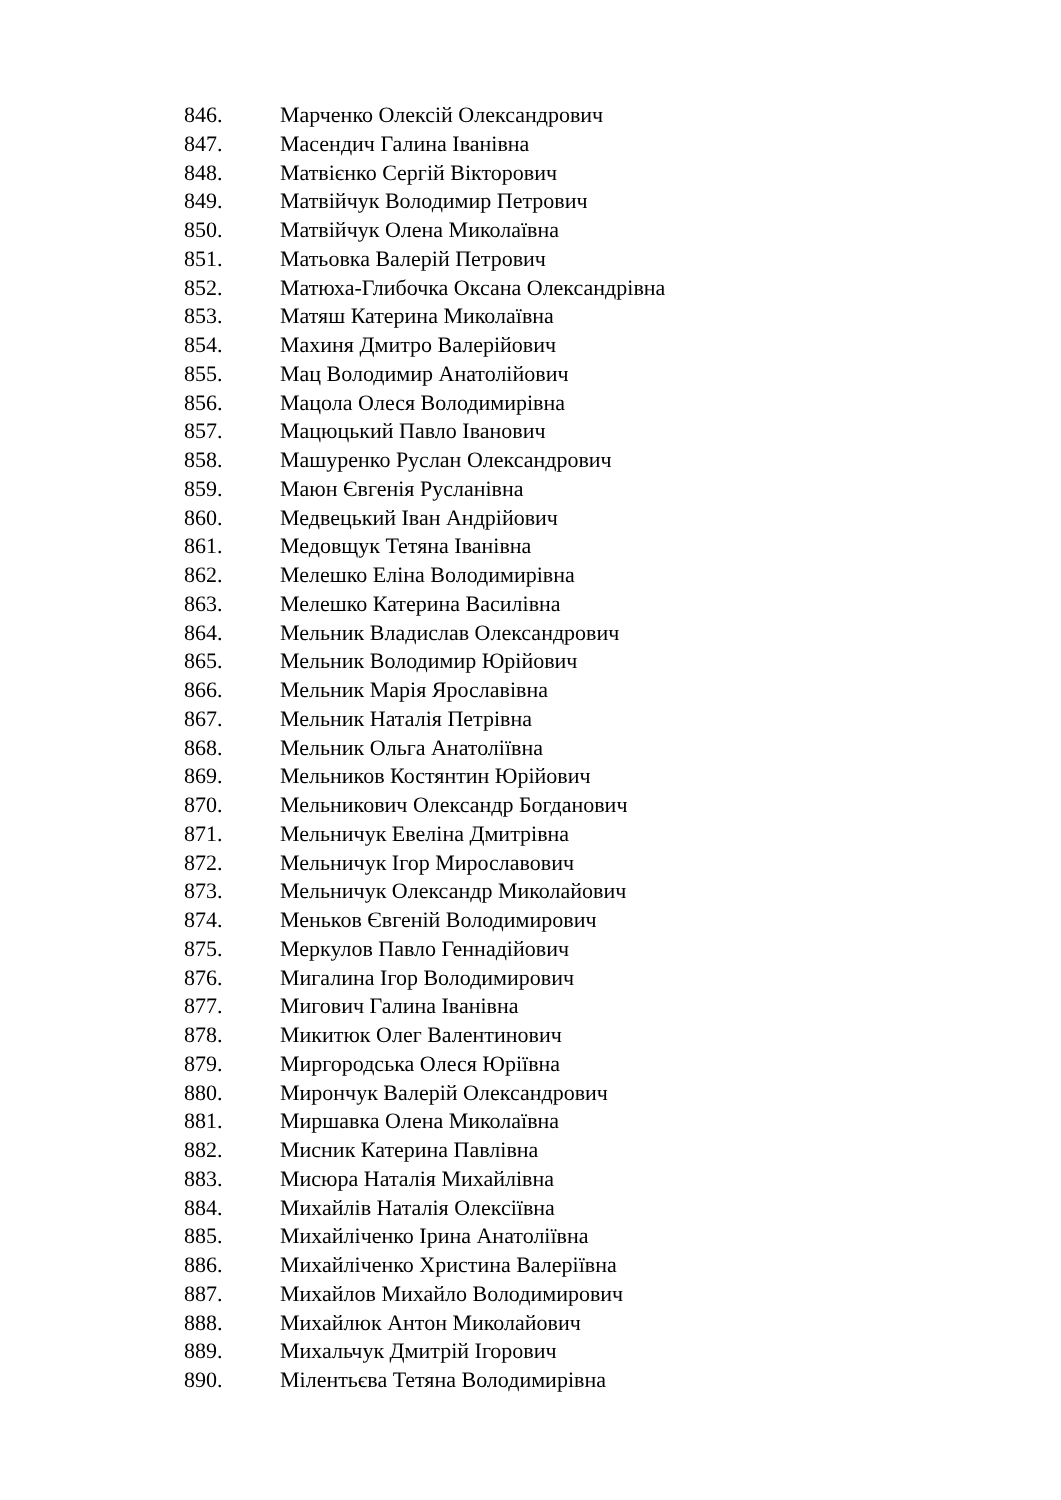846. Марченко Олексій Олександрович
847. Масендич Галина Іванівна
848. Матвієнко Сергій Вікторович
849. Матвійчук Володимир Петрович
850. Матвійчук Олена Миколаївна
851. Матьовка Валерій Петрович
852. Матюха-Глибочка Оксана Олександрівна
853. Матяш Катерина Миколаївна
854. Махиня Дмитро Валерійович
855. Мац Володимир Анатолійович
856. Мацола Олеся Володимирівна
857. Мацюцький Павло Іванович
858. Машуренко Руслан Олександрович
859. Маюн Євгенія Русланівна
860. Медвецький Іван Андрійович
861. Медовщук Тетяна Іванівна
862. Мелешко Еліна Володимирівна
863. Мелешко Катерина Василівна
864. Мельник Владислав Олександрович
865. Мельник Володимир Юрійович
866. Мельник Марія Ярославівна
867. Мельник Наталія Петрівна
868. Мельник Ольга Анатоліївна
869. Мельников Костянтин Юрійович
870. Мельникович Олександр Богданович
871. Мельничук Евеліна Дмитрівна
872. Мельничук Ігор Мирославович
873. Мельничук Олександр Миколайович
874. Меньков Євгеній Володимирович
875. Меркулов Павло Геннадійович
876. Мигалина Ігор Володимирович
877. Мигович Галина Іванівна
878. Микитюк Олег Валентинович
879. Миргородська Олеся Юріївна
880. Мирончук Валерій Олександрович
881. Миршавка Олена Миколаївна
882. Мисник Катерина Павлівна
883. Мисюра Наталія Михайлівна
884. Михайлів Наталія Олексіївна
885. Михайліченко Ірина Анатоліївна
886. Михайліченко Христина Валеріївна
887. Михайлов Михайло Володимирович
888. Михайлюк Антон Миколайович
889. Михальчук Дмитрій Ігорович
890. Мілентьєва Тетяна Володимирівна